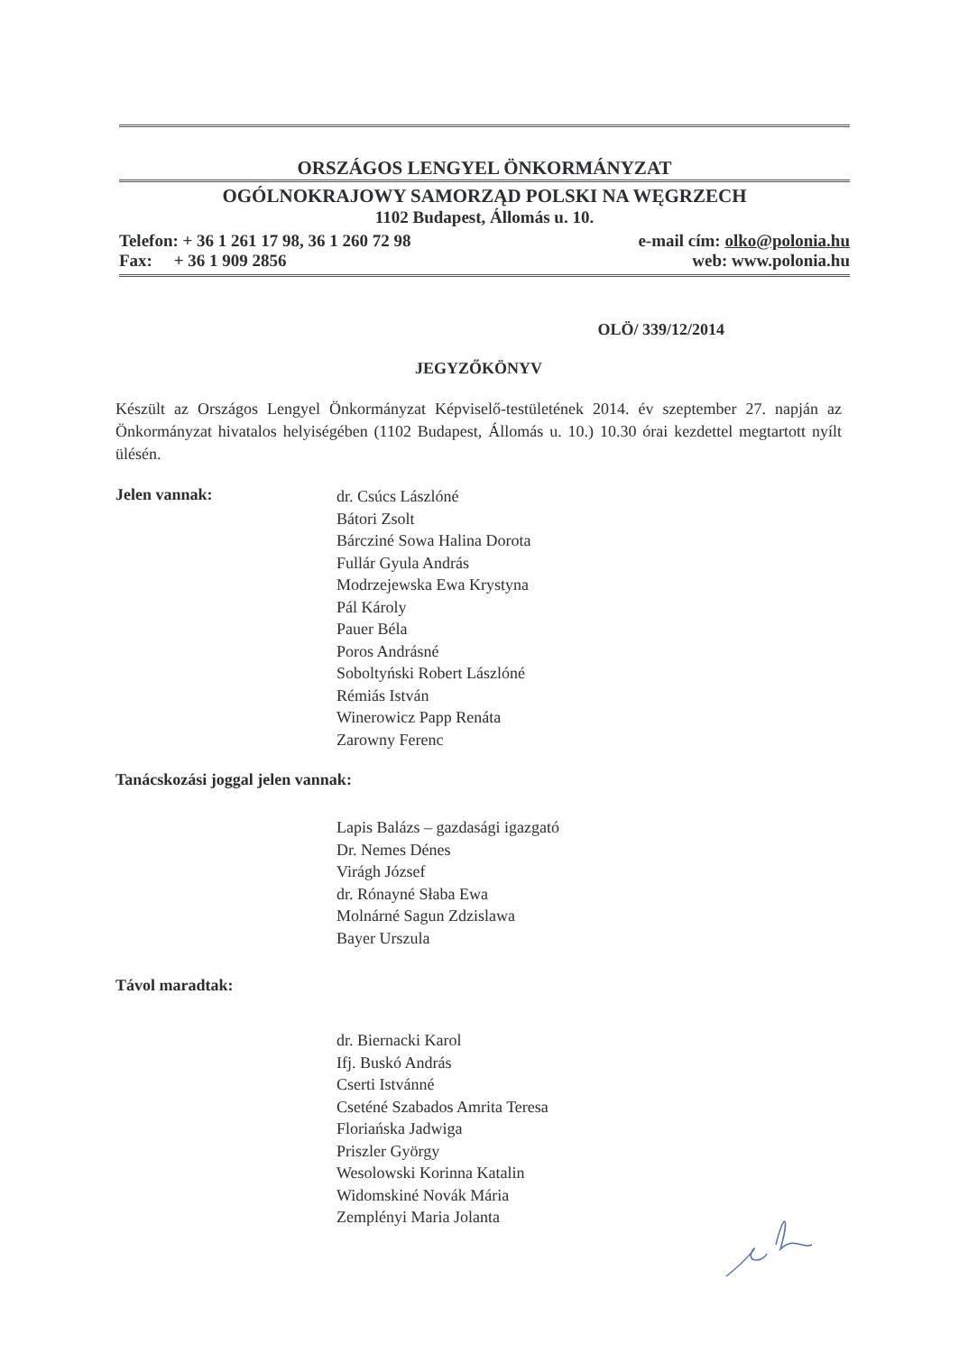ORSZÁGOS LENGYEL ÖNKORMÁNYZAT
OGÓLNOKRAJOWY SAMORZĄD POLSKI NA WĘGRZECH
1102 Budapest, Állomás u. 10.
Telefon: + 36 1 261 17 98, 36 1 260 72 98
Fax: + 36 1 909 2856
e-mail cím: olko@polonia.hu
web: www.polonia.hu
OLÖ/ 339/12/2014
JEGYZŐKÖNYV
Készült az Országos Lengyel Önkormányzat Képviselő-testületének 2014. év szeptember 27. napján az Önkormányzat hivatalos helyiségében (1102 Budapest, Állomás u. 10.) 10.30 órai kezdettel megtartott nyílt ülésén.
Jelen vannak:
dr. Csúcs Lászlóné
Bátori Zsolt
Bárcziné Sowa Halina Dorota
Fullár Gyula András
Modrzejewska Ewa Krystyna
Pál Károly
Pauer Béla
Poros Andrásné
Soboltyński Robert Lászlóné
Rémiás István
Winerowicz Papp Renáta
Zarowny Ferenc
Tanácskozási joggal jelen vannak:
Lapis Balázs – gazdasági igazgató
Dr. Nemes Dénes
Virágh József
dr. Rónayné Słaba Ewa
Molnárné Sagun Zdzislawa
Bayer Urszula
Távol maradtak:
dr. Biernacki Karol
Ifj. Buskó András
Cserti Istvánné
Cseténé Szabados Amrita Teresa
Floriańska Jadwiga
Priszler György
Wesolowski Korinna Katalin
Widomskiné Novák Mária
Zemplényi Maria Jolanta